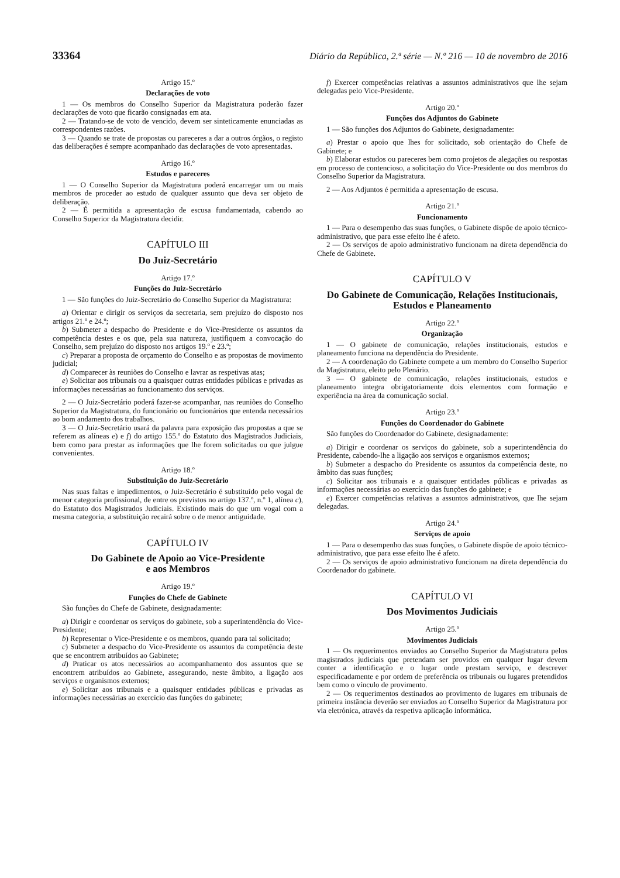33364 Diário da República, 2.ª série — N.º 216 — 10 de novembro de 2016
Artigo 15.º
Declarações de voto
1 — Os membros do Conselho Superior da Magistratura poderão fazer declarações de voto que ficarão consignadas em ata.
2 — Tratando-se de voto de vencido, devem ser sinteticamente enunciadas as correspondentes razões.
3 — Quando se trate de propostas ou pareceres a dar a outros órgãos, o registo das deliberações é sempre acompanhado das declarações de voto apresentadas.
Artigo 16.º
Estudos e pareceres
1 — O Conselho Superior da Magistratura poderá encarregar um ou mais membros de proceder ao estudo de qualquer assunto que deva ser objeto de deliberação.
2 — É permitida a apresentação de escusa fundamentada, cabendo ao Conselho Superior da Magistratura decidir.
CAPÍTULO III
Do Juiz-Secretário
Artigo 17.º
Funções do Juiz-Secretário
1 — São funções do Juiz-Secretário do Conselho Superior da Magistratura:
a) Orientar e dirigir os serviços da secretaria, sem prejuízo do disposto nos artigos 21.º e 24.º;
b) Submeter a despacho do Presidente e do Vice-Presidente os assuntos da competência destes e os que, pela sua natureza, justifiquem a convocação do Conselho, sem prejuízo do disposto nos artigos 19.º e 23.º;
c) Preparar a proposta de orçamento do Conselho e as propostas de movimento judicial;
d) Comparecer às reuniões do Conselho e lavrar as respetivas atas;
e) Solicitar aos tribunais ou a quaisquer outras entidades públicas e privadas as informações necessárias ao funcionamento dos serviços.
2 — O Juiz-Secretário poderá fazer-se acompanhar, nas reuniões do Conselho Superior da Magistratura, do funcionário ou funcionários que entenda necessários ao bom andamento dos trabalhos.
3 — O Juiz-Secretário usará da palavra para exposição das propostas a que se referem as alíneas e) e f) do artigo 155.º do Estatuto dos Magistrados Judiciais, bem como para prestar as informações que lhe forem solicitadas ou que julgue convenientes.
Artigo 18.º
Substituição do Juiz-Secretário
Nas suas faltas e impedimentos, o Juiz-Secretário é substituído pelo vogal de menor categoria profissional, de entre os previstos no artigo 137.º, n.º 1, alínea c), do Estatuto dos Magistrados Judiciais. Existindo mais do que um vogal com a mesma categoria, a substituição recairá sobre o de menor antiguidade.
CAPÍTULO IV
Do Gabinete de Apoio ao Vice-Presidente
e aos Membros
Artigo 19.º
Funções do Chefe de Gabinete
São funções do Chefe de Gabinete, designadamente:
a) Dirigir e coordenar os serviços do gabinete, sob a superintendência do Vice-Presidente;
b) Representar o Vice-Presidente e os membros, quando para tal solicitado;
c) Submeter a despacho do Vice-Presidente os assuntos da competência deste que se encontrem atribuídos ao Gabinete;
d) Praticar os atos necessários ao acompanhamento dos assuntos que se encontrem atribuídos ao Gabinete, assegurando, neste âmbito, a ligação aos serviços e organismos externos;
e) Solicitar aos tribunais e a quaisquer entidades públicas e privadas as informações necessárias ao exercício das funções do gabinete;
f) Exercer competências relativas a assuntos administrativos que lhe sejam delegadas pelo Vice-Presidente.
Artigo 20.º
Funções dos Adjuntos do Gabinete
1 — São funções dos Adjuntos do Gabinete, designadamente:
a) Prestar o apoio que lhes for solicitado, sob orientação do Chefe de Gabinete; e
b) Elaborar estudos ou pareceres bem como projetos de alegações ou respostas em processo de contencioso, a solicitação do Vice-Presidente ou dos membros do Conselho Superior da Magistratura.
2 — Aos Adjuntos é permitida a apresentação de escusa.
Artigo 21.º
Funcionamento
1 — Para o desempenho das suas funções, o Gabinete dispõe de apoio técnico-administrativo, que para esse efeito lhe é afeto.
2 — Os serviços de apoio administrativo funcionam na direta dependência do Chefe de Gabinete.
CAPÍTULO V
Do Gabinete de Comunicação, Relações Institucionais,
Estudos e Planeamento
Artigo 22.º
Organização
1 — O gabinete de comunicação, relações institucionais, estudos e planeamento funciona na dependência do Presidente.
2 — A coordenação do Gabinete compete a um membro do Conselho Superior da Magistratura, eleito pelo Plenário.
3 — O gabinete de comunicação, relações institucionais, estudos e planeamento integra obrigatoriamente dois elementos com formação e experiência na área da comunicação social.
Artigo 23.º
Funções do Coordenador do Gabinete
São funções do Coordenador do Gabinete, designadamente:
a) Dirigir e coordenar os serviços do gabinete, sob a superintendência do Presidente, cabendo-lhe a ligação aos serviços e organismos externos;
b) Submeter a despacho do Presidente os assuntos da competência deste, no âmbito das suas funções;
c) Solicitar aos tribunais e a quaisquer entidades públicas e privadas as informações necessárias ao exercício das funções do gabinete; e
e) Exercer competências relativas a assuntos administrativos, que lhe sejam delegadas.
Artigo 24.º
Serviços de apoio
1 — Para o desempenho das suas funções, o Gabinete dispõe de apoio técnico-administrativo, que para esse efeito lhe é afeto.
2 — Os serviços de apoio administrativo funcionam na direta dependência do Coordenador do gabinete.
CAPÍTULO VI
Dos Movimentos Judiciais
Artigo 25.º
Movimentos Judiciais
1 — Os requerimentos enviados ao Conselho Superior da Magistratura pelos magistrados judiciais que pretendam ser providos em qualquer lugar devem conter a identificação e o lugar onde prestam serviço, e descrever especificadamente e por ordem de preferência os tribunais ou lugares pretendidos bem como o vínculo de provimento.
2 — Os requerimentos destinados ao provimento de lugares em tribunais de primeira instância deverão ser enviados ao Conselho Superior da Magistratura por via eletrónica, através da respetiva aplicação informática.